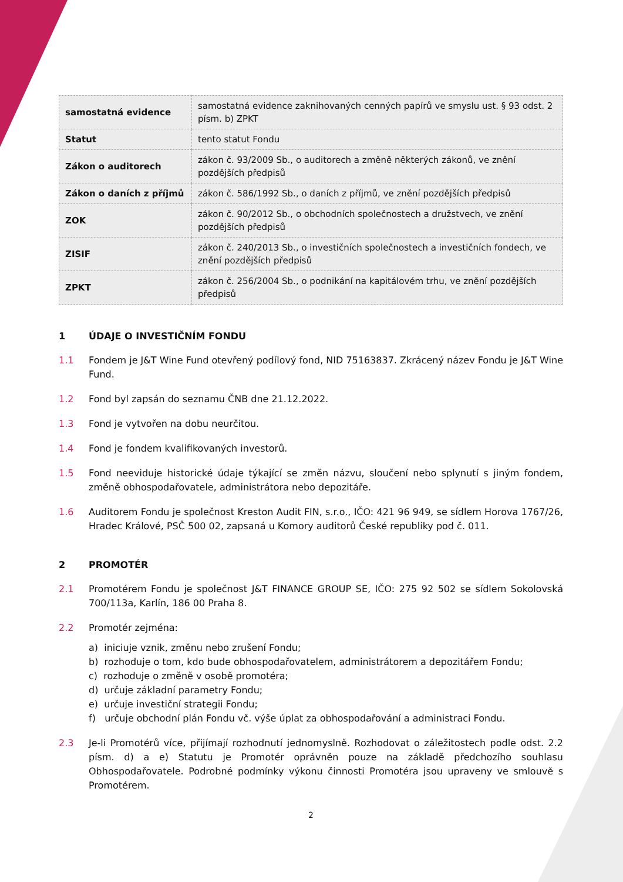| samostatná evidence | samostatná evidence zaknihovaných cenných papírů ve smyslu ust. § 93 odst. 2 písm. b) ZPKT |
| Statut | tento statut Fondu |
| Zákon o auditorech | zákon č. 93/2009 Sb., o auditorech a změně některých zákonů, ve znění pozdějších předpisů |
| Zákon o daních z příjmů | zákon č. 586/1992 Sb., o daních z příjmů, ve znění pozdějších předpisů |
| ZOK | zákon č. 90/2012 Sb., o obchodních společnostech a družstvech, ve znění pozdějších předpisů |
| ZISIF | zákon č. 240/2013 Sb., o investičních společnostech a investičních fondech, ve znění pozdějších předpisů |
| ZPKT | zákon č. 256/2004 Sb., o podnikání na kapitálovém trhu, ve znění pozdějších předpisů |
1 ÚDAJE O INVESTIČNÍM FONDU
1.1 Fondem je J&T Wine Fund otevřený podílový fond, NID 75163837. Zkrácený název Fondu je J&T Wine Fund.
1.2 Fond byl zapsán do seznamu ČNB dne 21.12.2022.
1.3 Fond je vytvořen na dobu neurčitou.
1.4 Fond je fondem kvalifikovaných investorů.
1.5 Fond neeviduje historické údaje týkající se změn názvu, sloučení nebo splynutí s jiným fondem, změně obhospodařovatele, administrátora nebo depozitáře.
1.6 Auditorem Fondu je společnost Kreston Audit FIN, s.r.o., IČO: 421 96 949, se sídlem Horova 1767/26, Hradec Králové, PSČ 500 02, zapsaná u Komory auditorů České republiky pod č. 011.
2 PROMOTÉR
2.1 Promotérem Fondu je společnost J&T FINANCE GROUP SE, IČO: 275 92 502 se sídlem Sokolovská 700/113a, Karlín, 186 00 Praha 8.
2.2 Promotér zejména:
a) iniciuje vznik, změnu nebo zrušení Fondu;
b) rozhoduje o tom, kdo bude obhospodařovatelem, administrátorem a depozitářem Fondu;
c) rozhoduje o změně v osobě promotéra;
d) určuje základní parametry Fondu;
e) určuje investiční strategii Fondu;
f) určuje obchodní plán Fondu vč. výše úplat za obhospodařování a administraci Fondu.
2.3 Je-li Promotérů více, přijímají rozhodnutí jednomyslně. Rozhodovat o záležitostech podle odst. 2.2 písm. d) a e) Statutu je Promotér oprávněn pouze na základě předchozího souhlasu Obhospodařovatele. Podrobné podmínky výkonu činnosti Promotéra jsou upraveny ve smlouvě s Promotérem.
2